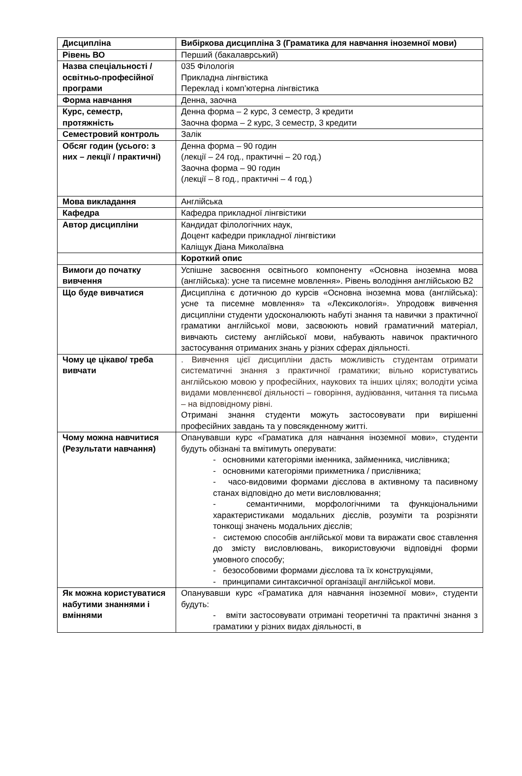| Дисципліна | Вибіркова дисципліна 3 (Граматика для навчання іноземної мови) |
| Рівень ВО | Перший (бакалаврський) |
| Назва спеціальності / освітньо-професійної програми | 035 Філологія Прикладна лінгвістика Переклад і комп’ютерна лінгвістика |
| Форма навчання | Денна, заочна |
| Курс, семестр, протяжність | Денна форма – 2 курс, 3 семестр, 3 кредити Заочна форма – 2 курс, 3 семестр, 3 кредити |
| Семестровий контроль | Залік |
| Обсяг годин (усього: з них – лекції / практичні) | Денна форма – 90 годин (лекції – 24 год., практичні – 20 год.) Заочна форма – 90 годин (лекції – 8 год., практичні – 4 год.) |
| Мова викладання | Англійська |
| Кафедра | Кафедра прикладної лінгвістики |
| Автор дисципліни | Кандидат філологічних наук, Доцент кафедри прикладної лінгвістики Каліщук Діана Миколаївна |
| | Короткий опис |
| Вимоги до початку вивчення | Успішне засвоєння освітнього компоненту «Основна іноземна мова (англійська): усне та писемне мовлення». Рівень володіння англійською В2 |
| Що буде вивчатися | Дисципліна є дотичною до курсів «Основна іноземна мова (англійська): усне та писемне мовлення» та «Лексикологія». Упродовж вивчення дисципліни студенти удосконалюють набуті знання та навички з практичної граматики англійської мови, засвоюють новий граматичний матеріал, вивчають систему англійської мови, набувають навичок практичного застосування отриманих знань у різних сферах діяльності. |
| Чому це цікаво/ треба вивчати | . Вивчення цієї дисципліни дасть можливість студентам отримати систематичні знання з практичної граматики; вільно користуватись англійською мовою у професійних, наукових та інших цілях; володіти усіма видами мовленнєвої діяльності – говоріння, аудіювання, читання та письма – на відповідному рівні. Отримані знання студенти можуть застосовувати при вирішенні професійних завдань та у повсякденному житті. |
| Чому можна навчитися (Результати навчання) | Опанувавши курс «Граматика для навчання іноземної мови», студенти будуть обізнані та вмітимуть оперувати: - основними категоріями іменника, займенника, числівника; - основними категоріями прикметника / прислівника; - часо-видовими формами дієслова в активному та пасивному станах відповідно до мети висловлювання; - семантичними, морфологічними та функціональними характеристиками модальних дієслів, розуміти та розрізняти тонкощі значень модальних дієслів; - системою способів англійської мови та виражати своє ставлення до змісту висловлювань, використовуючи відповідні форми умовного способу; - безособовими формами дієслова та їх конструкціями, - принципами синтаксичної організації англійської мови. |
| Як можна користуватися набутими знаннями і вміннями | Опанувавши курс «Граматика для навчання іноземної мови», студенти будуть: - вміти застосовувати отримані теоретичні та практичні знання з граматики у різних видах діяльності, в |